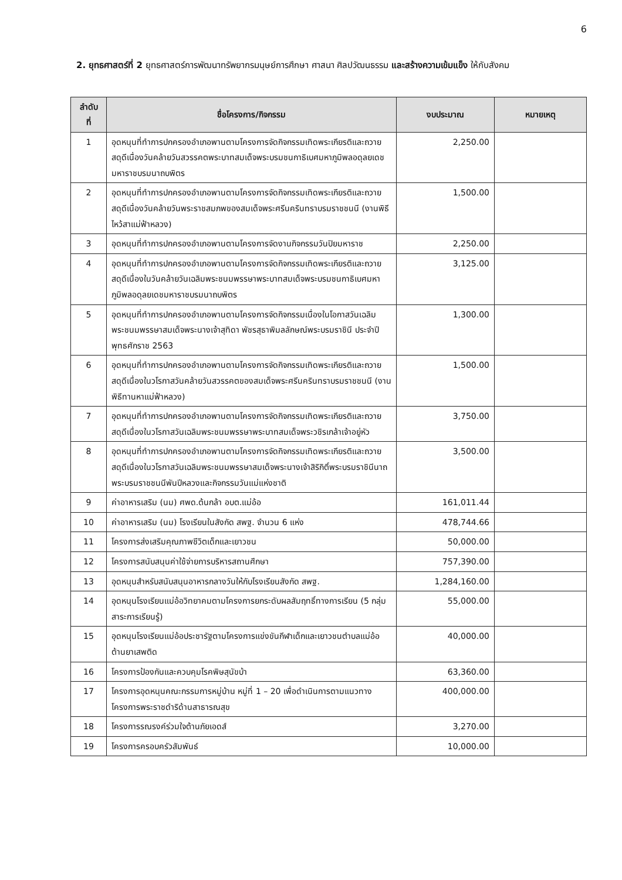6
2. ยุทธศาสตร์ที่ 2 ยุทธศาสตร์การพัฒนาทรัพยากรมนุษย์การศึกษา ศาสนา ศิลปวัฒนธรรม และสร้างความเข้มแข็ง ให้กับสังคม
| ลำดับ ที่ | ชื่อโครงการ/กิจกรรม | งบประมาณ | หมายเหตุ |
| --- | --- | --- | --- |
| 1 | อุดหนุนที่ทำการปกครองอำเภอพานตามโครงการจัดกิจกรรมเทิดพระเกียรติและถวายสดุดีเนื่องวันคล้ายวันสวรรคตพระบาทสมเด็จพระบรมชนกาธิเบศมหาภูมิพลอดุลยเดชมหาราชบรมนาถบพิตร | 2,250.00 | |
| 2 | อุดหนุนที่ทำการปกครองอำเภอพานตามโครงการจัดกิจกรรมเทิดพระเกียรติและถวายสดุดีเนื่องวันคล้ายวันพระราชสมภพของสมเด็จพระศรีนครินทราบรมราชชนนี (งานพิธีไหว้สาแม่ฟ้าหลวง) | 1,500.00 | |
| 3 | อุดหนุนที่ทำการปกครองอำเภอพานตามโครงการจัดงานกิจกรรมวันปิยมหาราช | 2,250.00 | |
| 4 | อุดหนุนที่ทำการปกครองอำเภอพานตามโครงการจัดกิจกรรมเทิดพระเกียรติและถวายสดุดีเนื่องในวันคล้ายวันเฉลิมพระชนมพรรษาพระบาทสมเด็จพระบรมชนกาธิเบศมหาภูมิพลอดุลยเดชมหาราชบรมนาถบพิตร | 3,125.00 | |
| 5 | อุดหนุนที่ทำการปกครองอำเภอพานตามโครงการจัดกิจกรรมเนื่องในโอกาสวันเฉลิมพระชนมพรรษาสมเด็จพระนางเจ้าสุทิดา พัชรสุธาพิมลลักษณ์พระบรมราชินี ประจำปีพุทธศักราช 2563 | 1,300.00 | |
| 6 | อุดหนุนที่ทำการปกครองอำเภอพานตามโครงการจัดกิจกรรมเทิดพระเกียรติและถวายสดุดีเนื่องในวโรกาสวันคล้ายวันสวรรคตของสมเด็จพระศรีนครินทราบรมราชชนนี (งานพิธีทานหาแม่ฟ้าหลวง) | 1,500.00 | |
| 7 | อุดหนุนที่ทำการปกครองอำเภอพานตามโครงการจัดกิจกรรมเทิดพระเกียรติและถวายสดุดีเนื่องในวโรกาสวันเฉลิมพระชนมพรรษาพระบาทสมเด็จพระวชิรเกล้าเจ้าอยู่หัว | 3,750.00 | |
| 8 | อุดหนุนที่ทำการปกครองอำเภอพานตามโครงการจัดกิจกรรมเทิดพระเกียรติและถวายสดุดีเนื่องในวโรกาสวันเฉลิมพระชนมพรรษาสมเด็จพระนางเจ้าสิริกิติ์พระบรมราชินีนาถพระบรมราชชนนีพันปีหลวงและกิจกรรมวันแม่แห่งชาติ | 3,500.00 | |
| 9 | ค่าอาหารเสริม (นม) ศพด.ต้นกล้า อบต.แม่อ้อ | 161,011.44 | |
| 10 | ค่าอาหารเสริม (นม) โรงเรียนในสังกัด สพฐ. จำนวน 6 แห่ง | 478,744.66 | |
| 11 | โครงการส่งเสริมคุณภาพชีวิตเด็กและเยาวชน | 50,000.00 | |
| 12 | โครงการสนับสนุนค่าใช้จ่ายการบริหารสถานศึกษา | 757,390.00 | |
| 13 | อุดหนุนสำหรับสนับสนุนอาหารกลางวันให้กับโรงเรียนสังกัด สพฐ. | 1,284,160.00 | |
| 14 | อุดหนุนโรงเรียนแม่อ้อวิทยาคมตามโครงการยกระดับผลสัมฤทธิ์ทางการเรียน (5 กลุ่มสาระการเรียนรู้) | 55,000.00 | |
| 15 | อุดหนุนโรงเรียนแม่อ้อประชารัฐตามโครงการแข่งขันกีฬาเด็กและเยาวชนตำบลแม่อ้อต้านยาเสพติด | 40,000.00 | |
| 16 | โครงการป้องกันและควบคุมโรคพิษสุนัขบ้า | 63,360.00 | |
| 17 | โครงการอุดหนุนคณะกรรมการหมู่บ้าน หมู่ที่ 1 – 20 เพื่อดำเนินการตามแนวทางโครงการพระราชดำริด้านสาธารณสุข | 400,000.00 | |
| 18 | โครงการรณรงค์ร่วมใจต้านภัยเอดส์ | 3,270.00 | |
| 19 | โครงการครอบครัวสัมพันธ์ | 10,000.00 | |